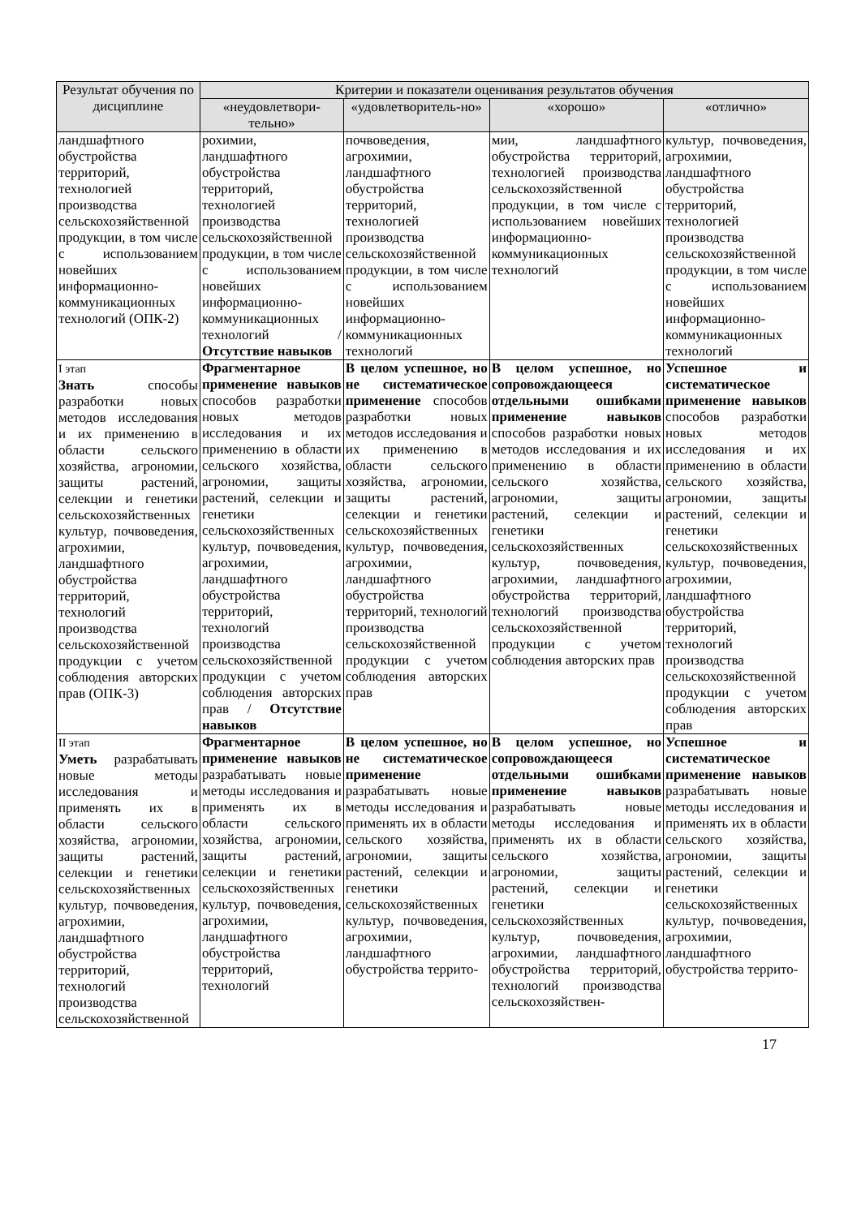| Результат обучения по дисциплине | Критерии и показатели оценивания результатов обучения | | | |
| --- | --- | --- | --- | --- |
| | «неудовлетвори-тельно» | «удовлетворитель-но» | «хорошо» | «отлично» |
| ландшафтного обустройства территорий, технологией производства сельскохозяйственной продукции, в том числе с использованием новейших информационно-коммуникационных технологий (ОПК-2) | рохимии, ландшафтного обустройства территорий, технологией производства сельскохозяйственной продукции, в том числе с использованием новейших информационно-коммуникационных технологий / Отсутствие навыков | почвоведения, агрохимии, ландшафтного обустройства территорий, технологией производства сельскохозяйственной продукции, в том числе с использованием новейших информационно-коммуникационных технологий | мии, ландшафтного обустройства территорий, технологией производства сельскохозяйственной продукции, в том числе с использованием новейших информационно-коммуникационных технологий | культур, почвоведения, агрохимии, ландшафтного обустройства территорий, технологией производства сельскохозяйственной продукции, в том числе с использованием новейших информационно-коммуникационных технологий |
| I этап Знать способы разработки новых методов исследования и их применению в области сельского хозяйства, агрономии, защиты растений, селекции и генетики сельскохозяйственных культур, почвоведения, агрохимии, ландшафтного обустройства территорий, технологий производства сельскохозяйственной продукции с учетом соблюдения авторских прав (ОПК-3) | Фрагментарное применение навыков способов разработки новых методов исследования и их применению в области сельского хозяйства, агрономии, защиты растений, селекции и генетики сельскохозяйственных культур, почвоведения, агрохимии, ландшафтного обустройства территорий, технологий производства сельскохозяйственной продукции с учетом соблюдения авторских прав / Отсутствие навыков | В целом успешное, но не систематическое применение способов разработки новых методов исследования и их применению в области сельского хозяйства, агрономии, защиты растений, селекции и генетики сельскохозяйственных культур, почвоведения, агрохимии, ландшафтного обустройства территорий, технологий производства сельскохозяйственной продукции с учетом соблюдения авторских прав | В целом успешное, но сопровождающееся отдельными ошибками применение навыков способов разработки новых методов исследования и их применению в области сельского хозяйства, агрономии, защиты растений, селекции и генетики сельскохозяйственных культур, почвоведения, агрохимии, ландшафтного обустройства территорий, технологий производства сельскохозяйственной продукции с учетом соблюдения авторских прав | Успешное и систематическое применение навыков способов разработки новых методов исследования и их применению в области сельского хозяйства, агрономии, защиты растений, селекции и генетики сельскохозяйственных культур, почвоведения, агрохимии, ландшафтного обустройства территорий, технологий производства сельскохозяйственной продукции с учетом соблюдения авторских прав |
| II этап Уметь разрабатывать новые методы исследования и применять их в области сельского хозяйства, агрономии, защиты растений, селекции и генетики сельскохозяйственных культур, почвоведения, агрохимии, ландшафтного обустройства территорий, технологий производства сельскохозяйственной | Фрагментарное применение навыков разрабатывать новые методы исследования и применять их в области сельского хозяйства, агрономии, защиты растений, селекции и генетики сельскохозяйственных культур, почвоведения, агрохимии, ландшафтного обустройства территорий, технологий | В целом успешное, но не систематическое применение разрабатывать новые методы исследования и применять их в области сельского хозяйства, агрономии, защиты растений, селекции и генетики сельскохозяйственных культур, почвоведения, агрохимии, ландшафтного обустройства террито- | В целом успешное, но сопровождающееся отдельными ошибками применение навыков разрабатывать новые методы исследования и применять их в области сельского хозяйства, агрономии, защиты растений, селекции и генетики сельскохозяйственных культур, почвоведения, агрохимии, ландшафтного обустройства территорий, технологий производства сельскохозяйствен- | Успешное и систематическое применение навыков разрабатывать новые методы исследования и применять их в области сельского хозяйства, агрономии, защиты растений, селекции и генетики сельскохозяйственных культур, почвоведения, агрохимии, ландшафтного обустройства террито- |
17